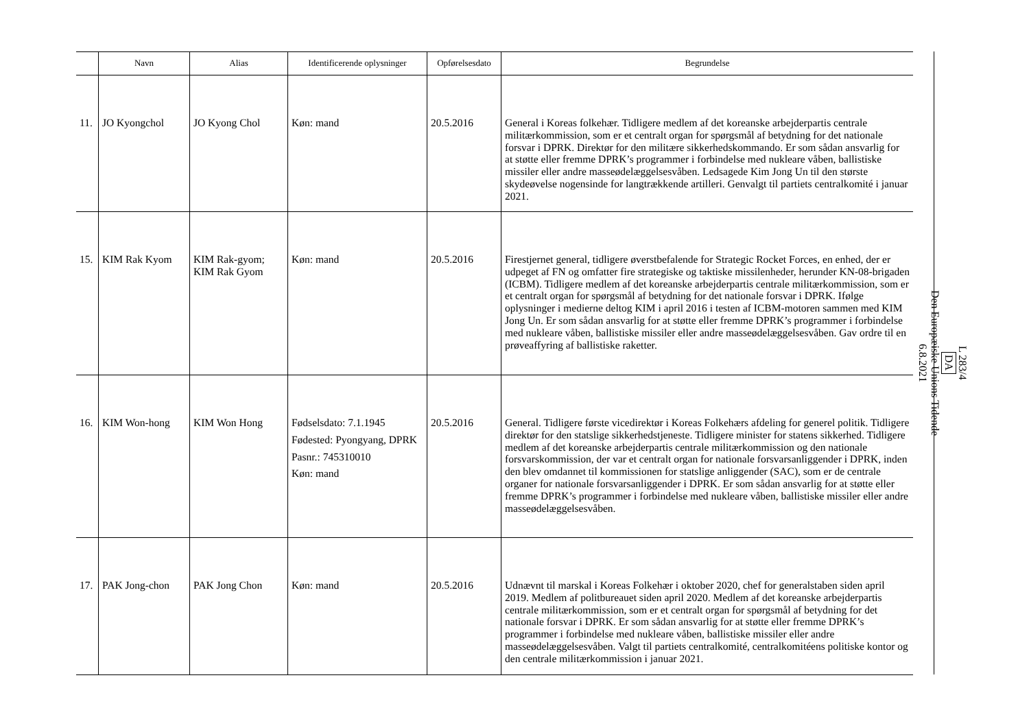| | Navn | Alias | Identificerende oplysninger | Opførelsesdato | Begrundelse |
| --- | --- | --- | --- | --- | --- |
| 11. | JO Kyongchol | JO Kyong Chol | Køn: mand | 20.5.2016 | General i Koreas folkehær. Tidligere medlem af det koreanske arbejderpartis centrale militærkommission, som er et centralt organ for spørgsmål af betydning for det nationale forsvar i DPRK. Direktør for den militære sikkerhedskommando. Er som sådan ansvarlig for at støtte eller fremme DPRK’s programmer i forbindelse med nukleare våben, ballistiske missiler eller andre masseødelæggelsesvåben. Ledsagede Kim Jong Un til den største skydeøvelse nogensinde for langtrækkende artilleri. Genvalgt til partiets centralkomité i januar 2021. |
| 15. | KIM Rak Kyom | KIM Rak-gyom; KIM Rak Gyom | Køn: mand | 20.5.2016 | Firestjernet general, tidligere øverstbefalende for Strategic Rocket Forces, en enhed, der er udpeget af FN og omfatter fire strategiske og taktiske missilenheder, herunder KN-08-brigaden (ICBM). Tidligere medlem af det koreanske arbejderpartis centrale militærkommission, som er et centralt organ for spørgsmål af betydning for det nationale forsvar i DPRK. Ifølge oplysninger i medierne deltog KIM i april 2016 i testen af ICBM-motoren sammen med KIM Jong Un. Er som sådan ansvarlig for at støtte eller fremme DPRK’s programmer i forbindelse med nukleare våben, ballistiske missiler eller andre masseødelæggelsesvåben. Gav ordre til en prøveaffyring af ballistiske raketter. |
| 16. | KIM Won-hong | KIM Won Hong | Fødselsdato: 7.1.1945 Fødested: Pyongyang, DPRK Pasnr.: 745310010 Køn: mand | 20.5.2016 | General. Tidligere første vicedirektør i Koreas Folkehærs afdeling for generel politik. Tidligere direktør for den statslige sikkerhedstjeneste. Tidligere minister for statens sikkerhed. Tidligere medlem af det koreanske arbejderpartis centrale militærkommission og den nationale forsvarskommission, der var et centralt organ for nationale forsvarsanliggender i DPRK, inden den blev omdannet til kommissionen for statslige anliggender (SAC), som er de centrale organer for nationale forsvarsanliggender i DPRK. Er som sådan ansvarlig for at støtte eller fremme DPRK’s programmer i forbindelse med nukleare våben, ballistiske missiler eller andre masseødelæggelsesvåben. |
| 17. | PAK Jong-chon | PAK Jong Chon | Køn: mand | 20.5.2016 | Udnævnt til marskal i Koreas Folkehær i oktober 2020, chef for generalstaben siden april 2019. Medlem af politbureauet siden april 2020. Medlem af det koreanske arbejderpartis centrale militærkommission, som er et centralt organ for spørgsmål af betydning for det nationale forsvar i DPRK. Er som sådan ansvarlig for at støtte eller fremme DPRK’s programmer i forbindelse med nukleare våben, ballistiske missiler eller andre masseødelæggelsesvåben. Valgt til partiets centralkomité, centralkomitéens politiske kontor og den centrale militærkommission i januar 2021. |
L 283/4
DA
Den Europæiske Unions Tidende
6.8.2021